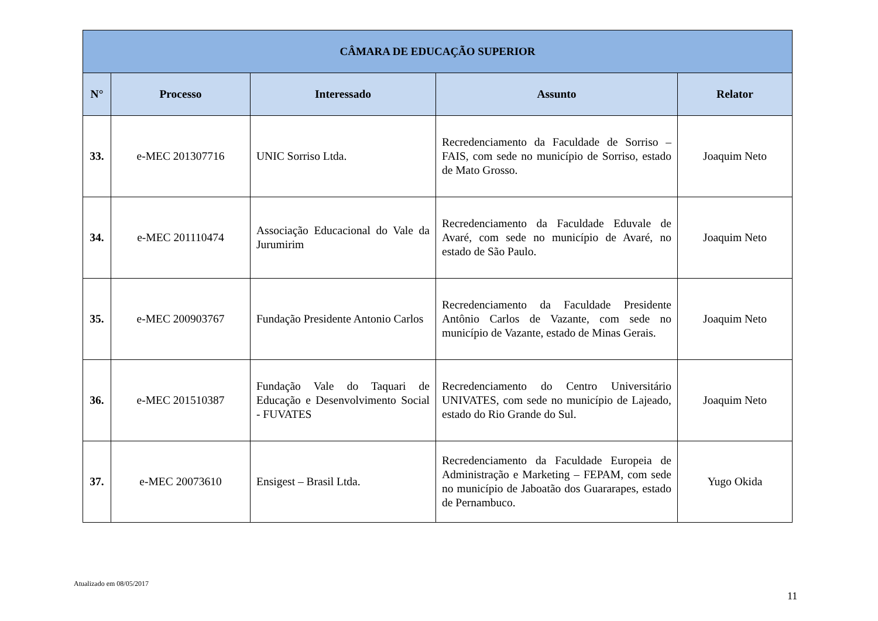| CÂMARA DE EDUCAÇÃO SUPERIOR | | | | |
| --- | --- | --- | --- | --- |
| N° | Processo | Interessado | Assunto | Relator |
| 33. | e-MEC 201307716 | UNIC Sorriso Ltda. | Recredenciamento da Faculdade de Sorriso – FAIS, com sede no município de Sorriso, estado de Mato Grosso. | Joaquim Neto |
| 34. | e-MEC 201110474 | Associação Educacional do Vale da Jurumirim | Recredenciamento da Faculdade Eduvale de Avaré, com sede no município de Avaré, no estado de São Paulo. | Joaquim Neto |
| 35. | e-MEC 200903767 | Fundação Presidente Antonio Carlos | Recredenciamento da Faculdade Presidente Antônio Carlos de Vazante, com sede no município de Vazante, estado de Minas Gerais. | Joaquim Neto |
| 36. | e-MEC 201510387 | Fundação Vale do Taquari de Educação e Desenvolvimento Social - FUVATES | Recredenciamento do Centro Universitário UNIVATES, com sede no município de Lajeado, estado do Rio Grande do Sul. | Joaquim Neto |
| 37. | e-MEC 20073610 | Ensigest – Brasil Ltda. | Recredenciamento da Faculdade Europeia de Administração e Marketing – FEPAM, com sede no município de Jaboatão dos Guararapes, estado de Pernambuco. | Yugo Okida |
Atualizado em 08/05/2017
11